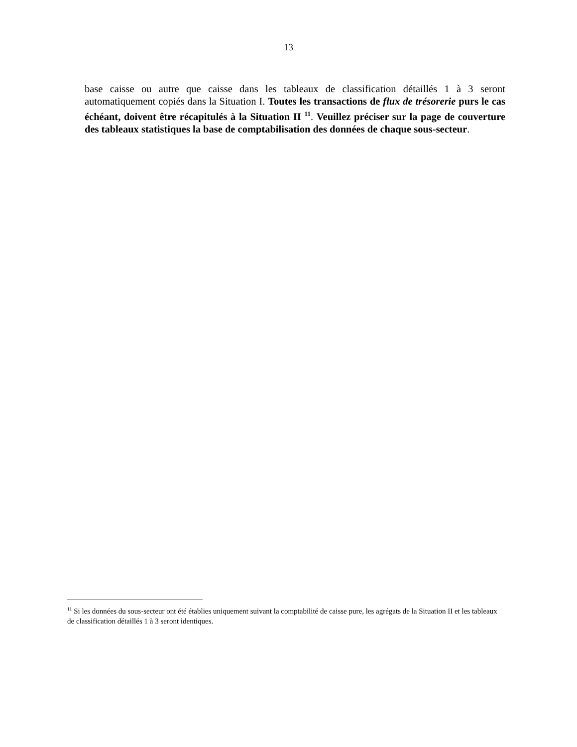13
base caisse ou autre que caisse dans les tableaux de classification détaillés 1 à 3 seront automatiquement copiés dans la Situation I. Toutes les transactions de flux de trésorerie purs le cas échéant, doivent être récapitulés à la Situation II <sup>11</sup>. Veuillez préciser sur la page de couverture des tableaux statistiques la base de comptabilisation des données de chaque sous-secteur.
<sup>11</sup> Si les données du sous-secteur ont été établies uniquement suivant la comptabilité de caisse pure, les agrégats de la Situation II et les tableaux de classification détaillés 1 à 3 seront identiques.